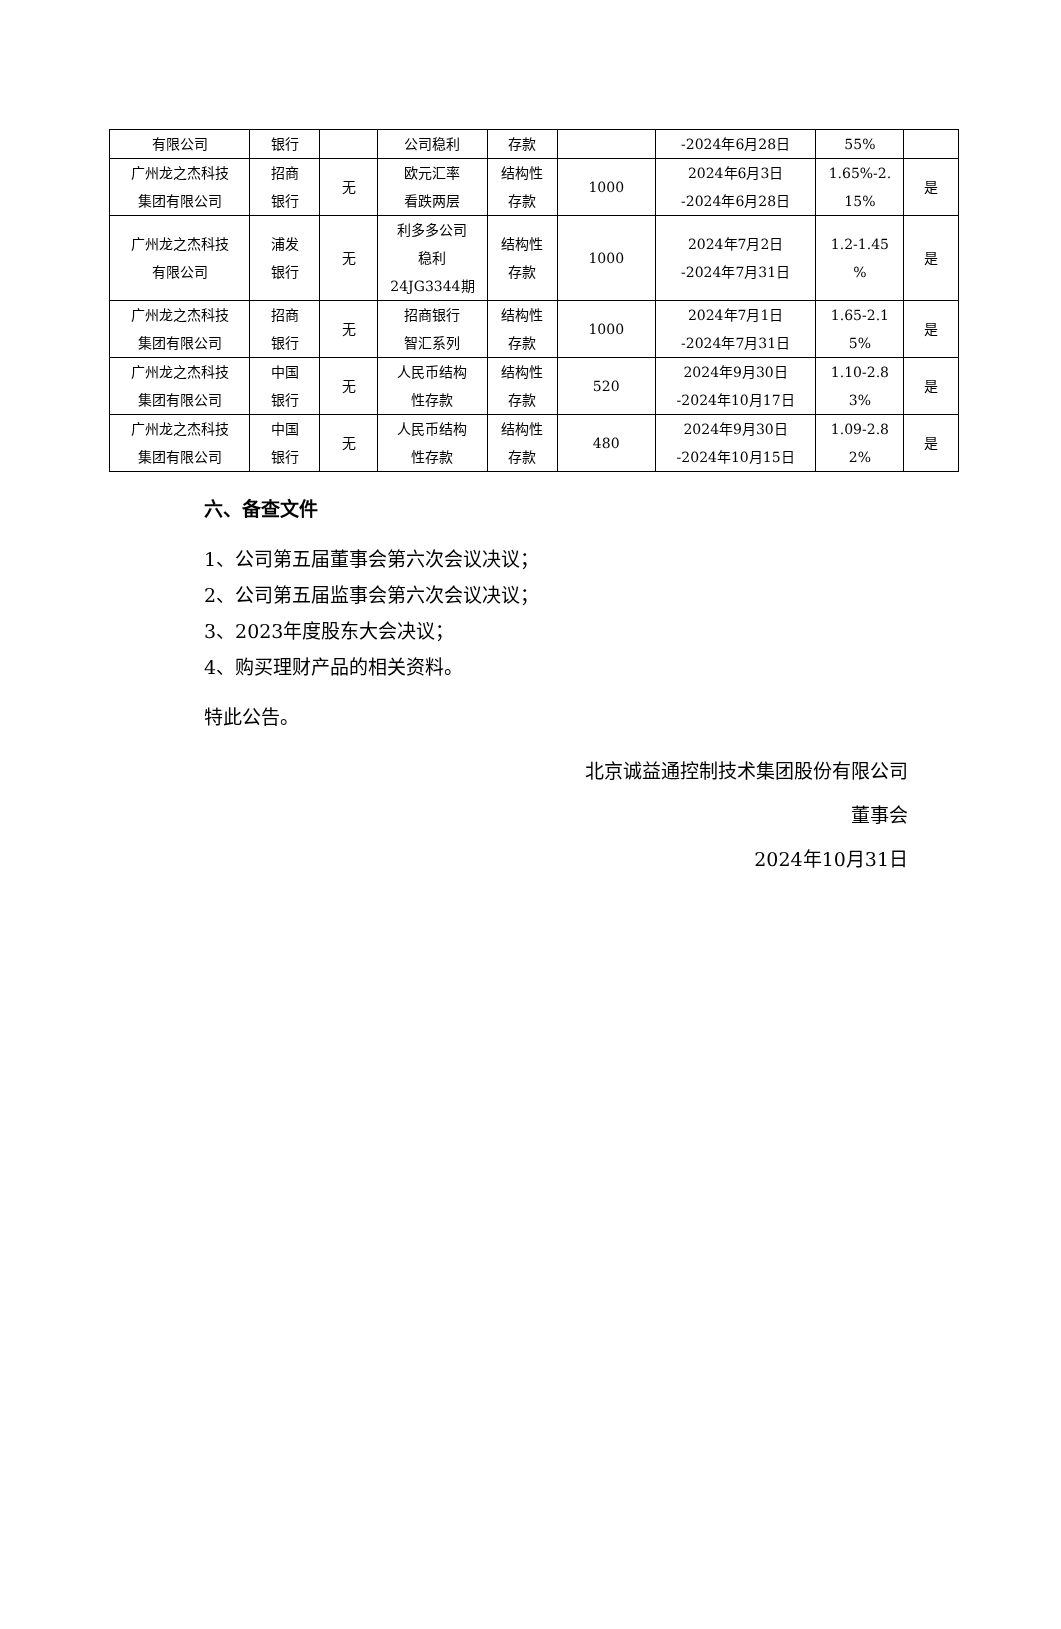| 有限公司 | 银行 | | 公司稳利 | 存款 | | -2024年6月28日 | 55% | |
| 广州龙之杰科技 集团有限公司 | 招商 银行 | 无 | 欧元汇率 看跌两层 | 结构性 存款 | 1000 | 2024年6月3日 -2024年6月28日 | 1.65%-2. 15% | 是 |
| 广州龙之杰科技 有限公司 | 浦发 银行 | 无 | 利多多公司 稳利 24JG3344期 | 结构性 存款 | 1000 | 2024年7月2日 -2024年7月31日 | 1.2-1.45 % | 是 |
| 广州龙之杰科技 集团有限公司 | 招商 银行 | 无 | 招商银行 智汇系列 | 结构性 存款 | 1000 | 2024年7月1日 -2024年7月31日 | 1.65-2.1 5% | 是 |
| 广州龙之杰科技 集团有限公司 | 中国 银行 | 无 | 人民币结构 性存款 | 结构性 存款 | 520 | 2024年9月30日 -2024年10月17日 | 1.10-2.8 3% | 是 |
| 广州龙之杰科技 集团有限公司 | 中国 银行 | 无 | 人民币结构 性存款 | 结构性 存款 | 480 | 2024年9月30日 -2024年10月15日 | 1.09-2.8 2% | 是 |
六、备查文件
1、公司第五届董事会第六次会议决议；
2、公司第五届监事会第六次会议决议；
3、2023年度股东大会决议；
4、购买理财产品的相关资料。
特此公告。
北京诚益通控制技术集团股份有限公司
董事会
2024年10月31日